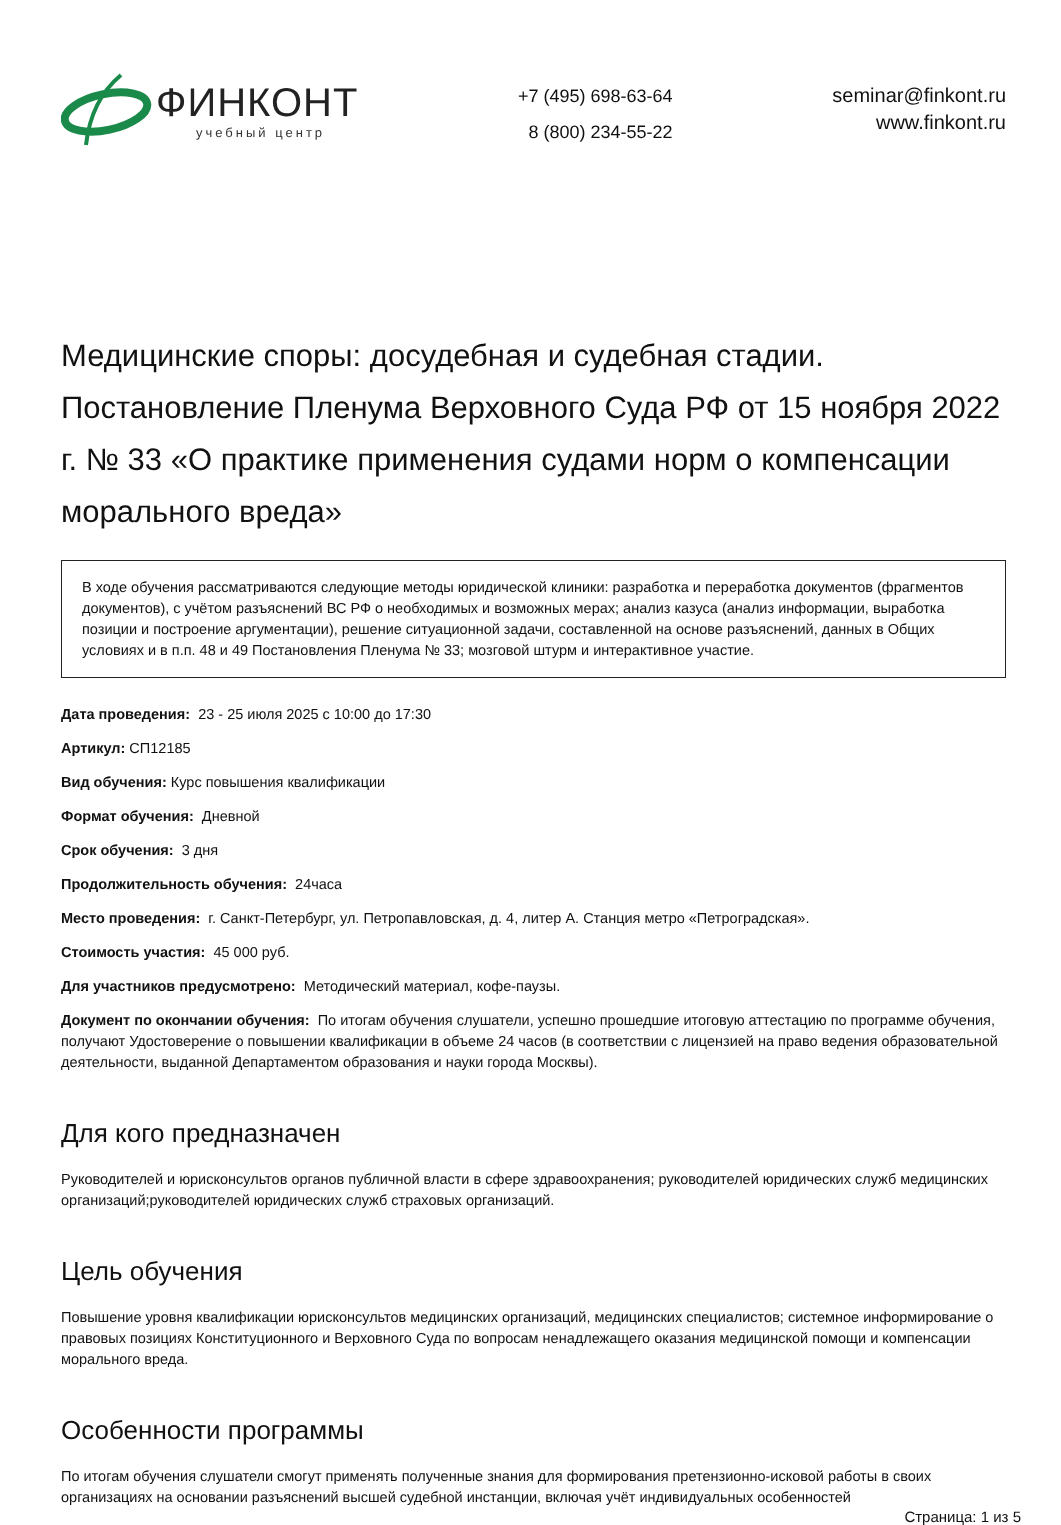ФИНКОНТ
учебный центр
+7 (495) 698-63-64
8 (800) 234-55-22
seminar@finkont.ru
www.finkont.ru
Медицинские споры: досудебная и судебная стадии. Постановление Пленума Верховного Суда РФ от 15 ноября 2022 г. № 33 «О практике применения судами норм о компенсации морального вреда»
В ходе обучения рассматриваются следующие методы юридической клиники: разработка и переработка документов (фрагментов документов), с учётом разъяснений ВС РФ о необходимых и возможных мерах; анализ казуса (анализ информации, выработка позиции и построение аргументации), решение ситуационной задачи, составленной на основе разъяснений, данных в Общих условиях и в п.п. 48 и 49 Постановления Пленума № 33; мозговой штурм и интерактивное участие.
Дата проведения: 23 - 25 июля 2025 с 10:00 до 17:30
Артикул: СП12185
Вид обучения: Курс повышения квалификации
Формат обучения: Дневной
Срок обучения: 3 дня
Продолжительность обучения: 24часа
Место проведения: г. Санкт-Петербург, ул. Петропавловская, д. 4, литер А. Станция метро «Петроградская».
Стоимость участия: 45 000 руб.
Для участников предусмотрено: Методический материал, кофе-паузы.
Документ по окончании обучения: По итогам обучения слушатели, успешно прошедшие итоговую аттестацию по программе обучения, получают Удостоверение о повышении квалификации в объеме 24 часов (в соответствии с лицензией на право ведения образовательной деятельности, выданной Департаментом образования и науки города Москвы).
Для кого предназначен
Руководителей и юрисконсультов органов публичной власти в сфере здравоохранения; руководителей юридических служб медицинских организаций;руководителей юридических служб страховых организаций.
Цель обучения
Повышение уровня квалификации юрисконсультов медицинских организаций, медицинских специалистов; системное информирование о правовых позициях Конституционного и Верховного Суда по вопросам ненадлежащего оказания медицинской помощи и компенсации морального вреда.
Особенности программы
По итогам обучения слушатели смогут применять полученные знания для формирования претензионно-исковой работы в своих организациях на основании разъяснений высшей судебной инстанции, включая учёт индивидуальных особенностей
Страница: 1 из 5